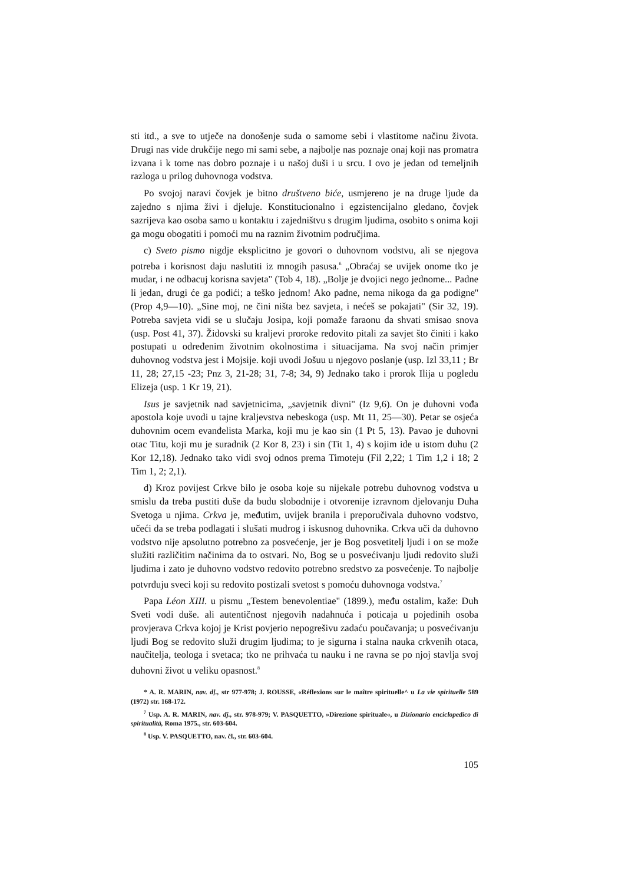sti itd., a sve to utječe na donošenje suda o samome sebi i vlastitome načinu života. Drugi nas vide drukčije nego mi sami sebe, a najbolje nas poznaje onaj koji nas promatra izvana i k tome nas dobro poznaje i u našoj duši i u srcu. I ovo je jedan od temeljnih razloga u prilog duhovnoga vodstva.
Po svojoj naravi čovjek je bitno društveno biće, usmjereno je na druge ljude da zajedno s njima živi i djeluje. Konstitucionalno i egzistencijalno gledano, čovjek sazrijeva kao osoba samo u kontaktu i zajedništvu s drugim ljudima, osobito s onima koji ga mogu obogatiti i pomoći mu na raznim životnim područjima.
c) Sveto pismo nigdje eksplicitno je govori o duhovnom vodstvu, ali se njegova potreba i korisnost daju naslutiti iz mnogih pasusa.<sup>6</sup> „Obraćaj se uvijek onome tko je mudar, i ne odbacuj korisna savjeta" (Tob 4, 18). „Bolje je dvojici nego jednome... Padne li jedan, drugi će ga podići; a teško jednom! Ako padne, nema nikoga da ga podigne'' (Prop 4,9—10). „Sine moj, ne čini ništa bez savjeta, i nećeš se pokajati" (Sir 32, 19). Potreba savjeta vidi se u slučaju Josipa, koji pomaže faraonu da shvati smisao snova (usp. Post 41, 37). Židovski su kraljevi proroke redovito pitali za savjet što činiti i kako postupati u određenim životnim okolnostima i situacijama. Na svoj način primjer duhovnog vodstva jest i Mojsije. koji uvodi Jošuu u njegovo poslanje (usp. Izl 33,11 ; Br 11, 28; 27,15 -23; Pnz 3, 21-28; 31, 7-8; 34, 9) Jednako tako i prorok Ilija u pogledu Elizeja (usp. 1 Kr 19, 21).
Isus je savjetnik nad savjetnicima, „savjetnik divni" (Iz 9,6). On je duhovni vođa apostola koje uvodi u tajne kraljevstva nebeskoga (usp. Mt 11, 25—30). Petar se osjeća duhovnim ocem evanđelista Marka, koji mu je kao sin (1 Pt 5, 13). Pavao je duhovni otac Titu, koji mu je suradnik (2 Kor 8, 23) i sin (Tit 1, 4) s kojim ide u istom duhu (2 Kor 12,18). Jednako tako vidi svoj odnos prema Timoteju (Fil 2,22; 1 Tim 1,2 i 18; 2 Tim 1, 2; 2,1).
d) Kroz povijest Crkve bilo je osoba koje su nijekale potrebu duhovnog vodstva u smislu da treba pustiti duše da budu slobodnije i otvorenije izravnom djelovanju Duha Svetoga u njima. Crkva je, međutim, uvijek branila i preporučivala duhovno vodstvo, učeći da se treba podlagati i slušati mudrog i iskusnog duhovnika. Crkva uči da duhovno vodstvo nije apsolutno potrebno za posvećenje, jer je Bog posvetitelj ljudi i on se može služiti različitim načinima da to ostvari. No, Bog se u posvećivanju ljudi redovito služi ljudima i zato je duhovno vodstvo redovito potrebno sredstvo za posvećenje. To najbolje potvrđuju sveci koji su redovito postizali svetost s pomoću duhovnoga vodstva.<sup>7</sup>
Papa Léon XIII. u pismu „Testem benevolentiae" (1899.), među ostalim, kaže: Duh Sveti vodi duše. ali autentičnost njegovih nadahnuća i poticaja u pojedinih osoba provjerava Crkva kojoj je Krist povjerio nepogrešivu zadaću poučavanja; u posvećivanju ljudi Bog se redovito služi drugim ljudima; to je sigurna i stalna nauka crkvenih otaca, naučitelja, teologa i svetaca; tko ne prihvaća tu nauku i ne ravna se po njoj stavlja svoj duhovni život u veliku opasnost.<sup>8</sup>
* A. R. MARIN, nav. d]., str 977-978; J. ROUSSE, «Réflexions sur le maître spirituelle^ u La vie spirituelle 589 (1972) str. 168-172.
<sup>7</sup> Usp. A. R. MARIN, nav. dj., str. 978-979; V. PASQUETTO, »Direzione spirituale«, u Dizionario enciclopedico di spiritualità, Roma 1975., str. 603-604.
<sup>8</sup> Usp. V. PASQUETTO, nav. čl., str. 603-604.
105